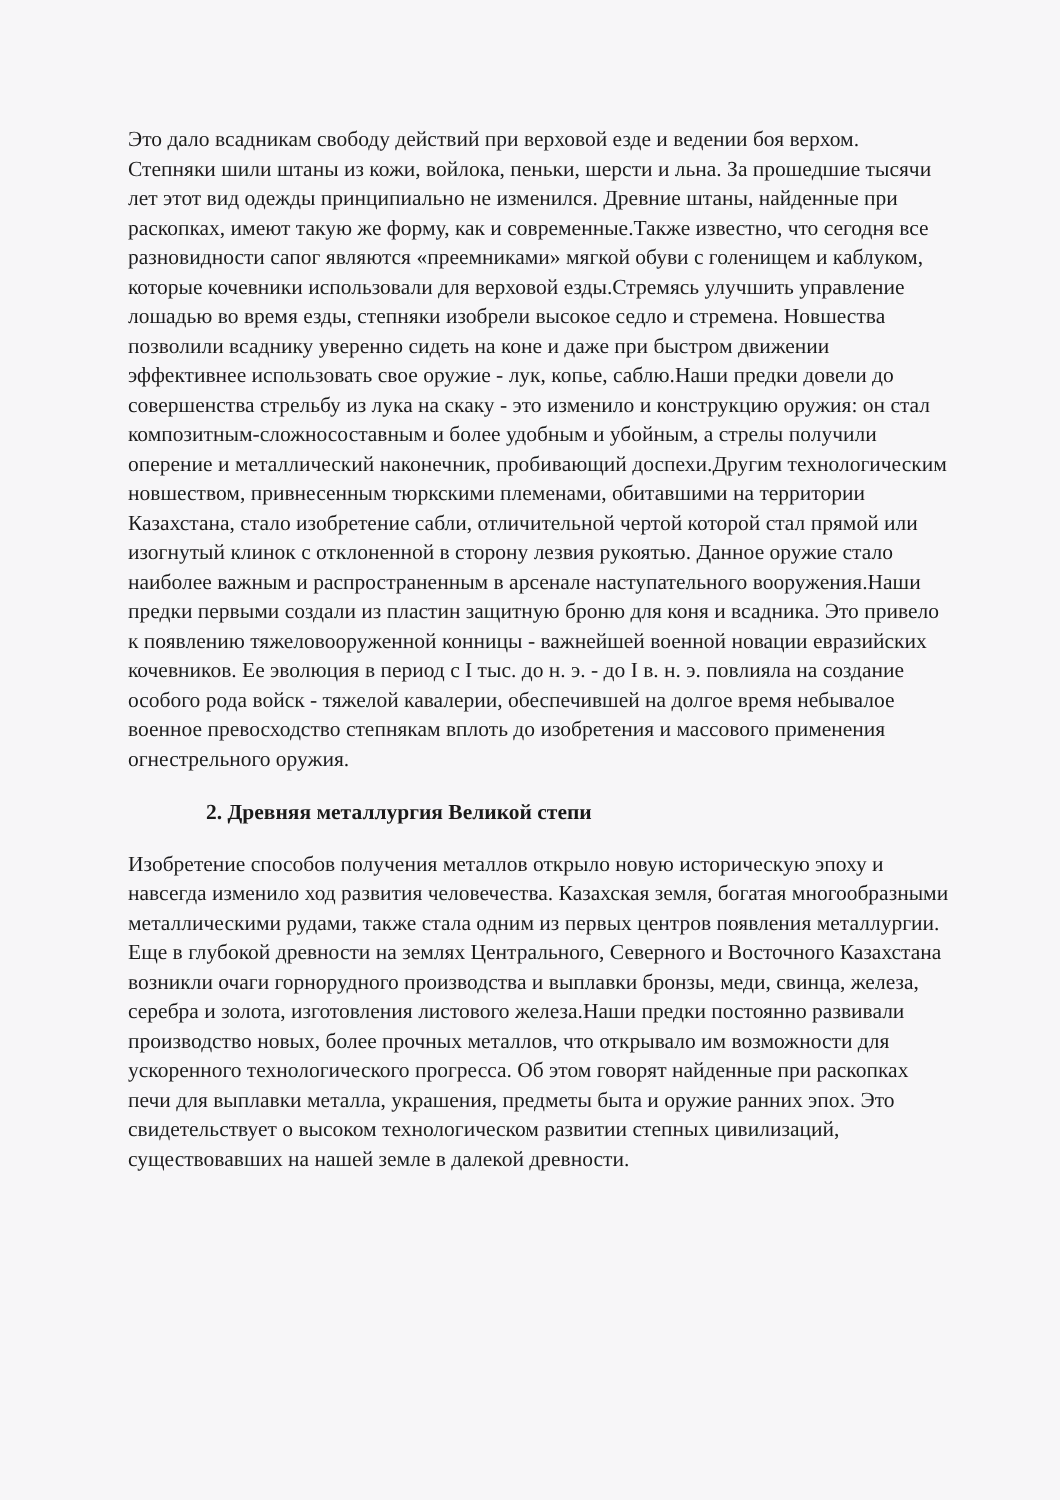Это дало всадникам свободу действий при верховой езде и ведении боя верхом. Степняки шили штаны из кожи, войлока, пеньки, шерсти и льна. За прошедшие тысячи лет этот вид одежды принципиально не изменился. Древние штаны, найденные при раскопках, имеют такую же форму, как и современные.Также известно, что сегодня все разновидности сапог являются «преемниками» мягкой обуви с голенищем и каблуком, которые кочевники использовали для верховой езды.Стремясь улучшить управление лошадью во время езды, степняки изобрели высокое седло и стремена. Новшества позволили всаднику уверенно сидеть на коне и даже при быстром движении эффективнее использовать свое оружие - лук, копье, саблю.Наши предки довели до совершенства стрельбу из лука на скаку - это изменило и конструкцию оружия: он стал композитным-сложносоставным и более удобным и убойным, а стрелы получили оперение и металлический наконечник, пробивающий доспехи.Другим технологическим новшеством, привнесенным тюркскими племенами, обитавшими на территории Казахстана, стало изобретение сабли, отличительной чертой которой стал прямой или изогнутый клинок с отклоненной в сторону лезвия рукоятью. Данное оружие стало наиболее важным и распространенным в арсенале наступательного вооружения.Наши предки первыми создали из пластин защитную броню для коня и всадника. Это привело к появлению тяжеловооруженной конницы - важнейшей военной новации евразийских кочевников. Ее эволюция в период с I тыс. до н. э. - до I в. н. э. повлияла на создание особого рода войск - тяжелой кавалерии, обеспечившей на долгое время небывалое военное превосходство степнякам вплоть до изобретения и массового применения огнестрельного оружия.
2. Древняя металлургия Великой степи
Изобретение способов получения металлов открыло новую историческую эпоху и навсегда изменило ход развития человечества. Казахская земля, богатая многообразными металлическими рудами, также стала одним из первых центров появления металлургии. Еще в глубокой древности на землях Центрального, Северного и Восточного Казахстана возникли очаги горнорудного производства и выплавки бронзы, меди, свинца, железа, серебра и золота, изготовления листового железа.Наши предки постоянно развивали производство новых, более прочных металлов, что открывало им возможности для ускоренного технологического прогресса. Об этом говорят найденные при раскопках печи для выплавки металла, украшения, предметы быта и оружие ранних эпох. Это свидетельствует о высоком технологическом развитии степных цивилизаций, существовавших на нашей земле в далекой древности.